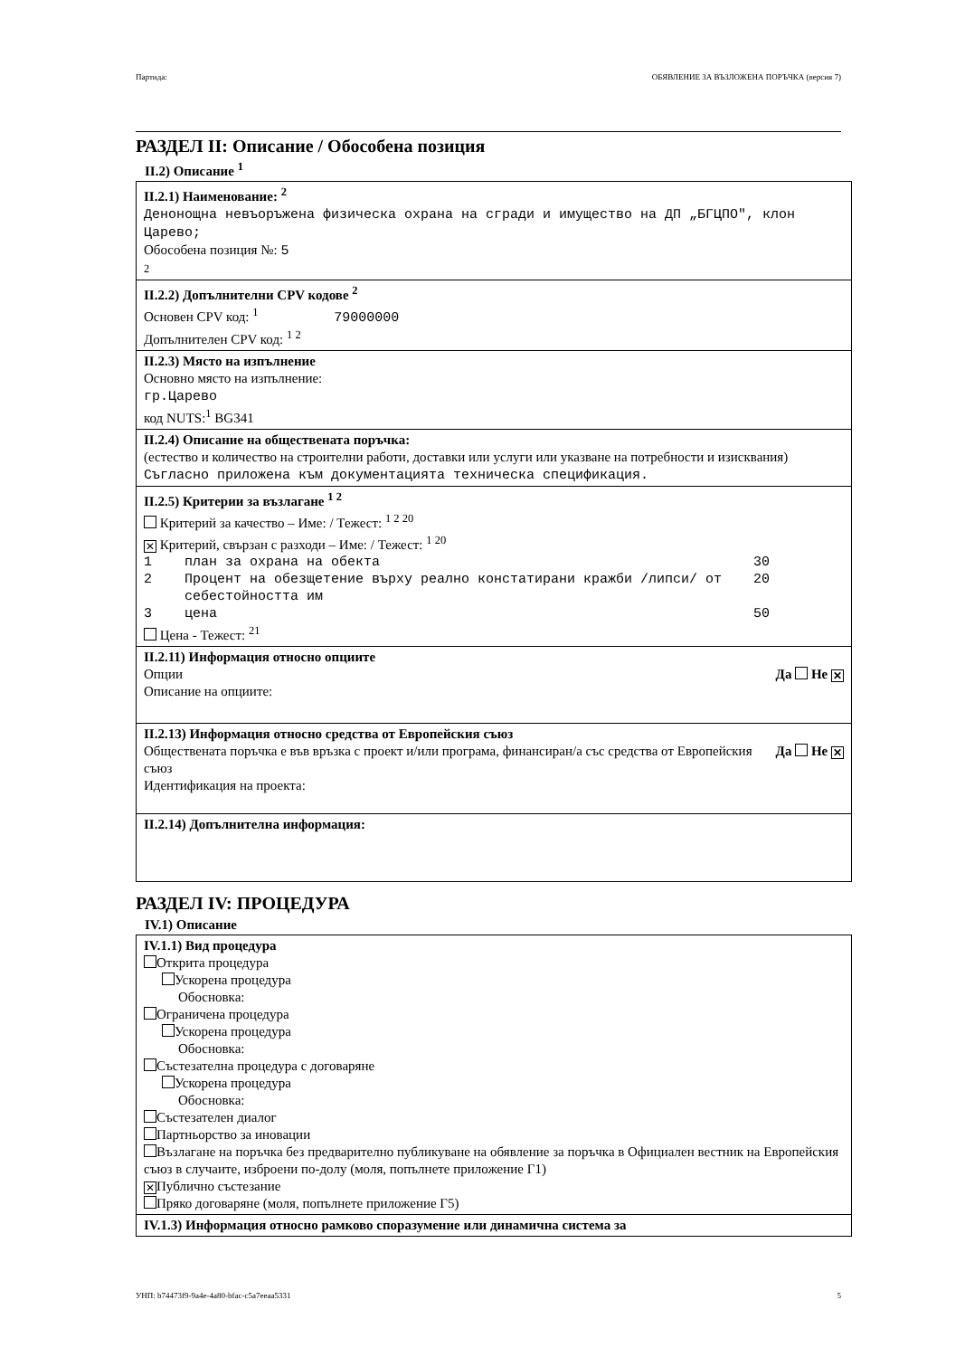Партида: ОБЯВЛЕНИЕ ЗА ВЪЗЛОЖЕНА ПОРЪЧКА (версия 7)
РАЗДЕЛ II: Описание / Обособена позиция
II.2) Описание <sup>1</sup>
II.2.1) Наименование: <sup>2</sup>
Денонощна невъоръжена физическа охрана на сгради и имущество на ДП „БГЦПО", клон Царево;
Обособена позиция №: 5
2
II.2.2) Допълнителни CPV кодове <sup>2</sup>
Основен CPV код: <sup>1</sup> 79000000
Допълнителен CPV код: <sup>1 2</sup>
II.2.3) Място на изпълнение
Основно място на изпълнение:
гр.Царево
код NUTS:<sup>1</sup> BG341
II.2.4) Описание на обществената поръчка:
(естество и количество на строителни работи, доставки или услуги или указване на потребности и изисквания)
Съгласно приложена към документацията техническа спецификация.
II.2.5) Критерии за възлагане <sup>1 2</sup>
Критерий за качество – Име: / Тежест: <sup>1 2 20</sup>
✕ Критерий, свързан с разходи – Име: / Тежест: <sup>1 20</sup>
1 план за охрана на обекта 30
2 Процент на обезщетение върху реално констатирани кражби /липси/ от себестойността им 20
3 цена 50
Цена - Тежест: <sup>21</sup>
II.2.11) Информация относно опциите
Да Не ✕ Опции
Описание на опциите:
II.2.13) Информация относно средства от Европейския съюз
Да Не ✕ Обществената поръчка е във връзка с проект и/или програма, финансиран/а със средства от Европейския съюз
Идентификация на проекта:
II.2.14) Допълнителна информация:
РАЗДЕЛ IV: ПРОЦЕДУРА
IV.1) Описание
IV.1.1) Вид процедура
Открита процедура
Ускорена процедура
Обосновка:
Ограничена процедура
Ускорена процедура
Обосновка:
Състезателна процедура с договаряне
Ускорена процедура
Обосновка:
Състезателен диалог
Партньорство за иновации
Възлагане на поръчка без предварително публикуване на обявление за поръчка в Официален вестник на Европейския съюз в случаите, изброени по-долу (моля, попълнете приложение Г1)
✕ Публично състезание
Пряко договаряне (моля, попълнете приложение Г5)
IV.1.3) Информация относно рамково споразумение или динамична система за
УНП: b74473f9-9a4e-4a80-bfac-c5a7eeaa5331 5